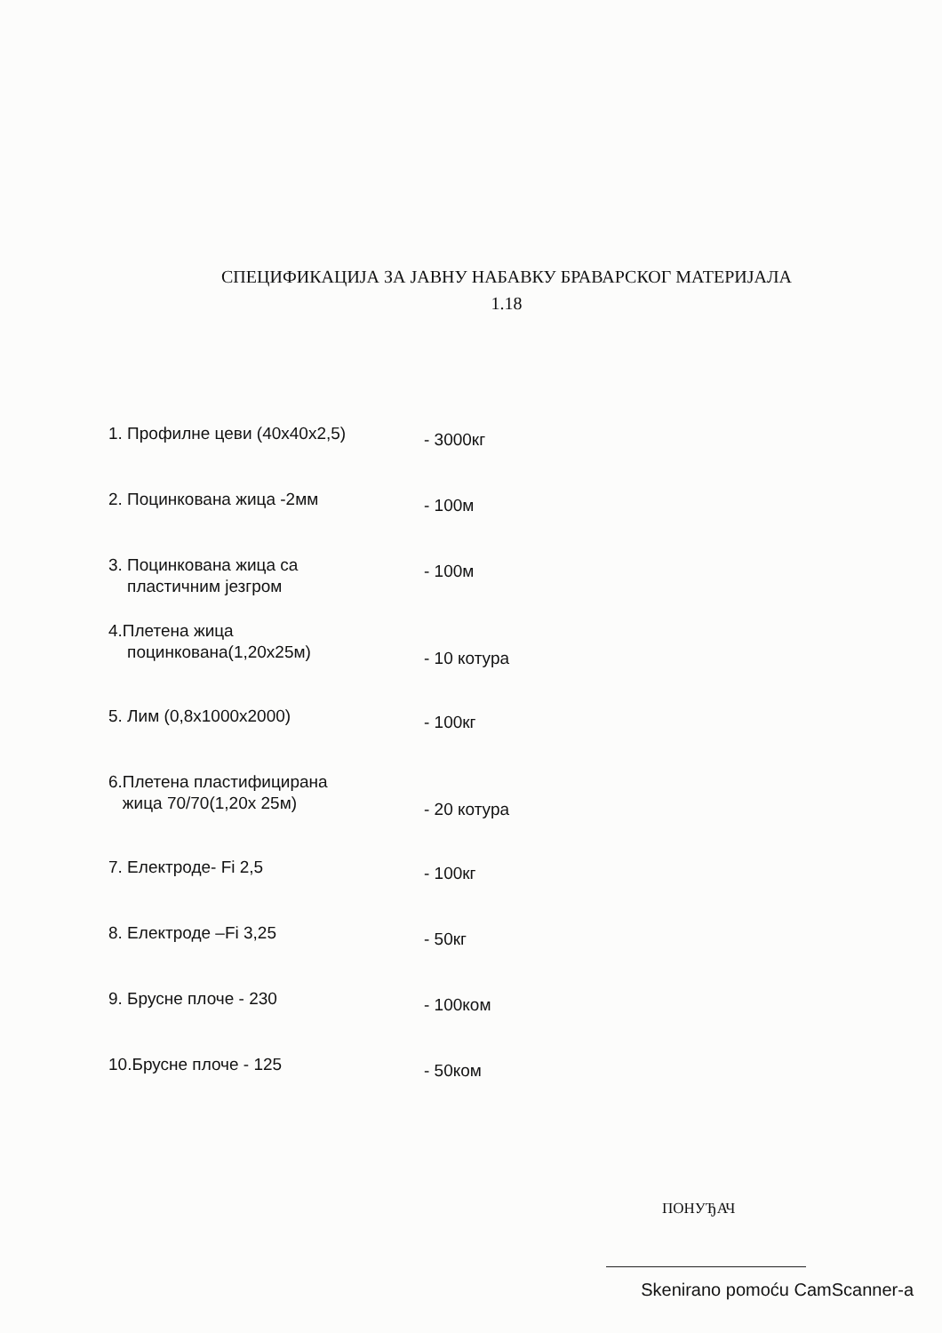СПЕЦИФИКАЦИЈА ЗА ЈАВНУ НАБАВКУ БРАВАРСКОГ МАТЕРИЈАЛА
1.18
1. Профилне цеви (40x40x2,5)
- 3000кг
2. Поцинкована жица -2мм
- 100м
3. Поцинкована жица са
пластичним језгром
- 100м
4.Плетена жица
поцинкована(1,20x25м)
- 10 котура
5. Лим (0,8x1000x2000)
- 100кг
6.Плетена пластифицирана
жица 70/70(1,20x 25м)
- 20 котура
7. Електроде- Fi 2,5
- 100кг
8. Електроде –Fi 3,25
- 50кг
9. Брусне плоче - 230
- 100ком
10.Брусне плоче - 125
- 50ком
ПОНУЂАЧ
Skenirano pomoću CamScanner-a